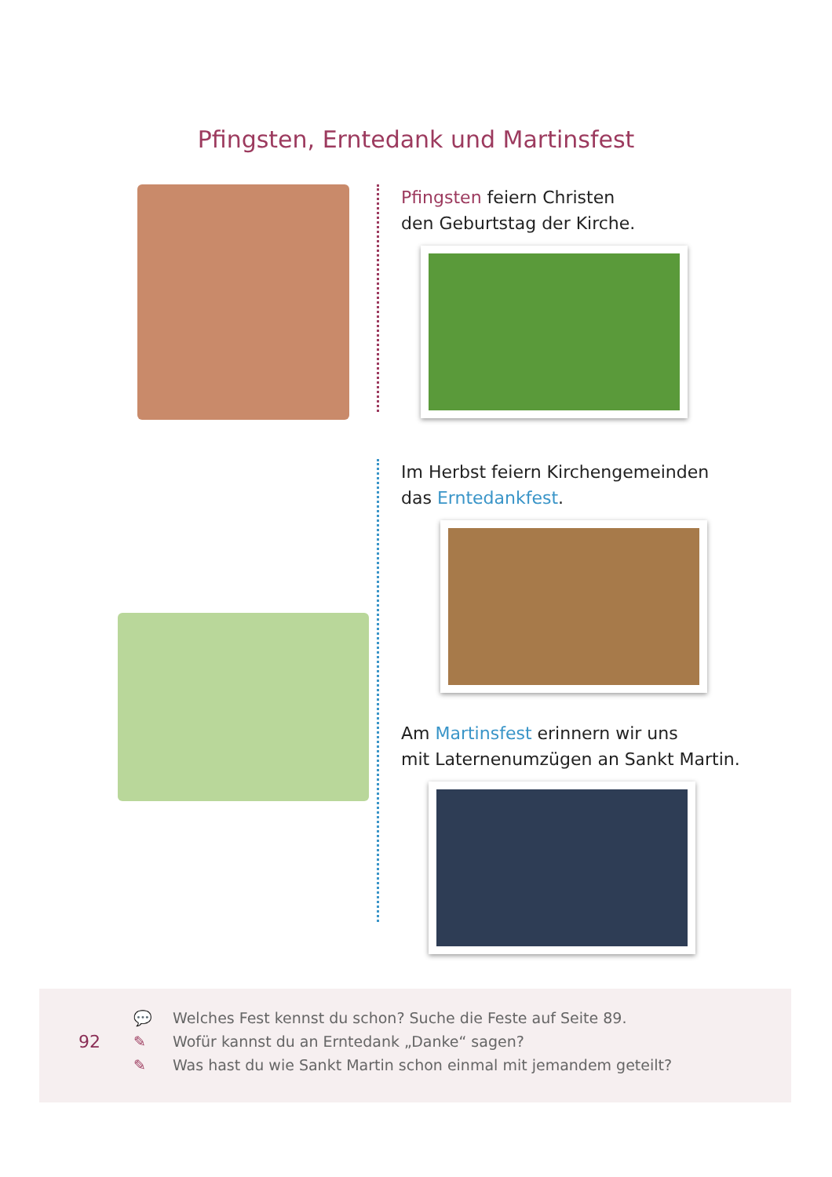Pfingsten, Erntedank und Martinsfest
Pfingsten feiern Christen
den Geburtstag der Kirche.
Im Herbst feiern Kirchengemeinden
das Erntedankfest.
Am Martinsfest erinnern wir uns
mit Laternenumzügen an Sankt Martin.
92
💬 Welches Fest kennst du schon? Suche die Feste auf Seite 89.
✎ Wofür kannst du an Erntedank „Danke“ sagen?
✎ Was hast du wie Sankt Martin schon einmal mit jemandem geteilt?